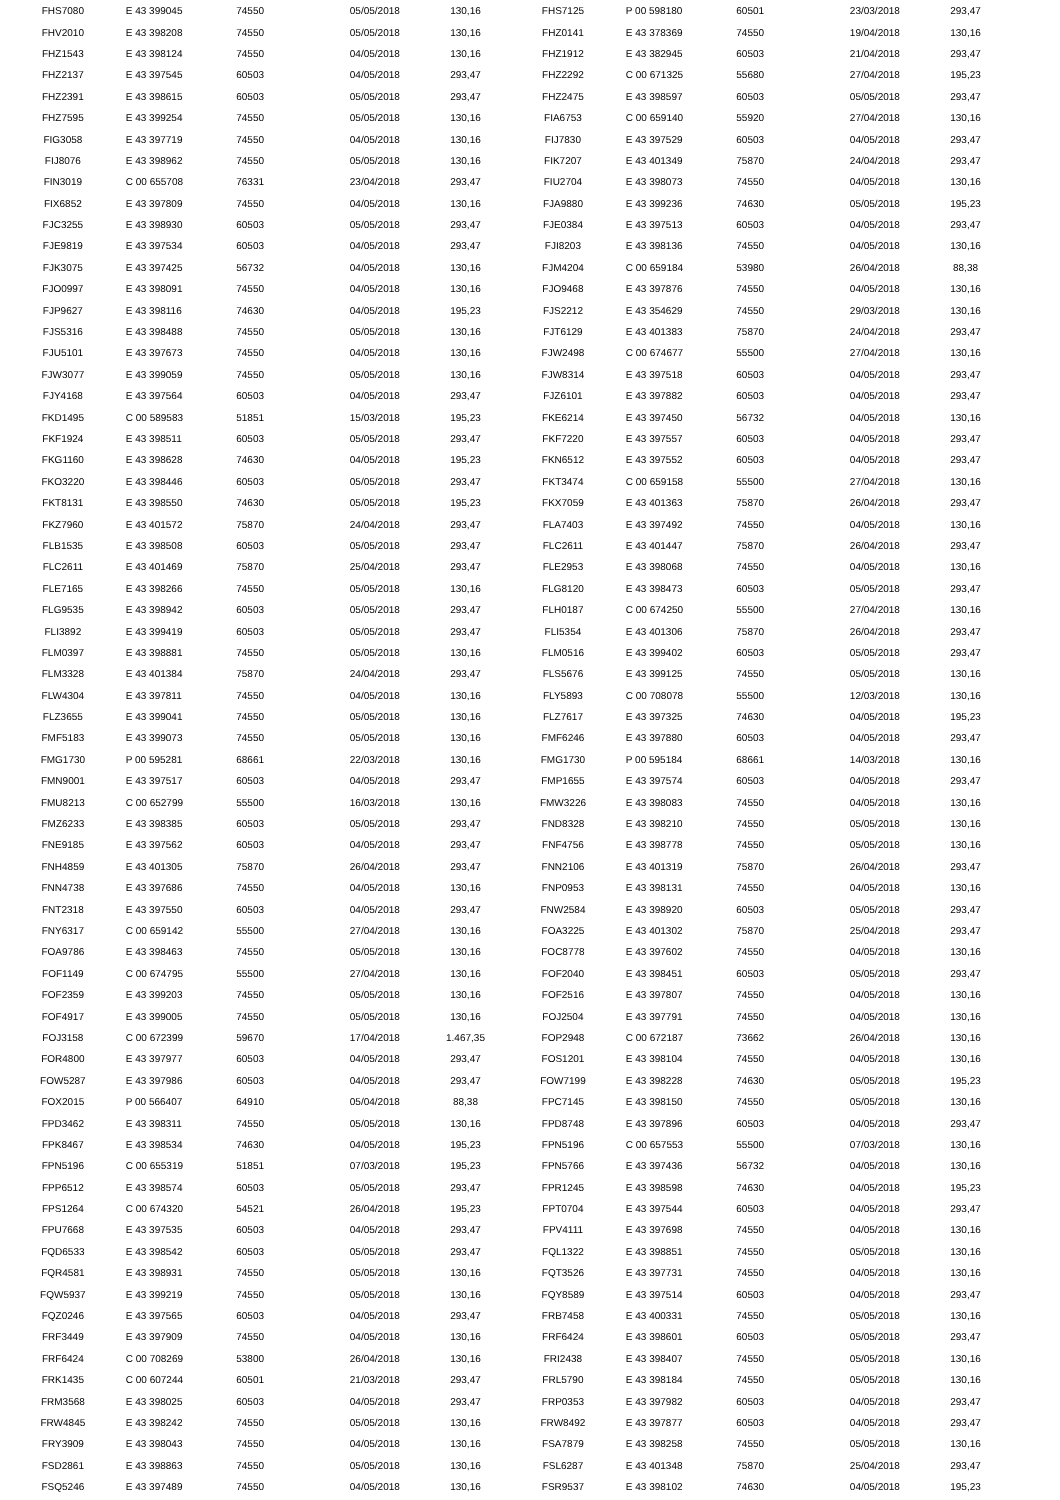| FHS7080 | E 43 399045 | 74550 | 05/05/2018 | 130,16 | FHS7125 | P 00 598180 | 60501 | 23/03/2018 | 293,47 |
| FHV2010 | E 43 398208 | 74550 | 05/05/2018 | 130,16 | FHZ0141 | E 43 378369 | 74550 | 19/04/2018 | 130,16 |
| FHZ1543 | E 43 398124 | 74550 | 04/05/2018 | 130,16 | FHZ1912 | E 43 382945 | 60503 | 21/04/2018 | 293,47 |
| FHZ2137 | E 43 397545 | 60503 | 04/05/2018 | 293,47 | FHZ2292 | C 00 671325 | 55680 | 27/04/2018 | 195,23 |
| FHZ2391 | E 43 398615 | 60503 | 05/05/2018 | 293,47 | FHZ2475 | E 43 398597 | 60503 | 05/05/2018 | 293,47 |
| FHZ7595 | E 43 399254 | 74550 | 05/05/2018 | 130,16 | FIA6753 | C 00 659140 | 55920 | 27/04/2018 | 130,16 |
| FIG3058 | E 43 397719 | 74550 | 04/05/2018 | 130,16 | FIJ7830 | E 43 397529 | 60503 | 04/05/2018 | 293,47 |
| FIJ8076 | E 43 398962 | 74550 | 05/05/2018 | 130,16 | FIK7207 | E 43 401349 | 75870 | 24/04/2018 | 293,47 |
| FIN3019 | C 00 655708 | 76331 | 23/04/2018 | 293,47 | FIU2704 | E 43 398073 | 74550 | 04/05/2018 | 130,16 |
| FIX6852 | E 43 397809 | 74550 | 04/05/2018 | 130,16 | FJA9880 | E 43 399236 | 74630 | 05/05/2018 | 195,23 |
| FJC3255 | E 43 398930 | 60503 | 05/05/2018 | 293,47 | FJE0384 | E 43 397513 | 60503 | 04/05/2018 | 293,47 |
| FJE9819 | E 43 397534 | 60503 | 04/05/2018 | 293,47 | FJI8203 | E 43 398136 | 74550 | 04/05/2018 | 130,16 |
| FJK3075 | E 43 397425 | 56732 | 04/05/2018 | 130,16 | FJM4204 | C 00 659184 | 53980 | 26/04/2018 | 88,38 |
| FJO0997 | E 43 398091 | 74550 | 04/05/2018 | 130,16 | FJO9468 | E 43 397876 | 74550 | 04/05/2018 | 130,16 |
| FJP9627 | E 43 398116 | 74630 | 04/05/2018 | 195,23 | FJS2212 | E 43 354629 | 74550 | 29/03/2018 | 130,16 |
| FJS5316 | E 43 398488 | 74550 | 05/05/2018 | 130,16 | FJT6129 | E 43 401383 | 75870 | 24/04/2018 | 293,47 |
| FJU5101 | E 43 397673 | 74550 | 04/05/2018 | 130,16 | FJW2498 | C 00 674677 | 55500 | 27/04/2018 | 130,16 |
| FJW3077 | E 43 399059 | 74550 | 05/05/2018 | 130,16 | FJW8314 | E 43 397518 | 60503 | 04/05/2018 | 293,47 |
| FJY4168 | E 43 397564 | 60503 | 04/05/2018 | 293,47 | FJZ6101 | E 43 397882 | 60503 | 04/05/2018 | 293,47 |
| FKD1495 | C 00 589583 | 51851 | 15/03/2018 | 195,23 | FKE6214 | E 43 397450 | 56732 | 04/05/2018 | 130,16 |
| FKF1924 | E 43 398511 | 60503 | 05/05/2018 | 293,47 | FKF7220 | E 43 397557 | 60503 | 04/05/2018 | 293,47 |
| FKG1160 | E 43 398628 | 74630 | 04/05/2018 | 195,23 | FKN6512 | E 43 397552 | 60503 | 04/05/2018 | 293,47 |
| FKO3220 | E 43 398446 | 60503 | 05/05/2018 | 293,47 | FKT3474 | C 00 659158 | 55500 | 27/04/2018 | 130,16 |
| FKT8131 | E 43 398550 | 74630 | 05/05/2018 | 195,23 | FKX7059 | E 43 401363 | 75870 | 26/04/2018 | 293,47 |
| FKZ7960 | E 43 401572 | 75870 | 24/04/2018 | 293,47 | FLA7403 | E 43 397492 | 74550 | 04/05/2018 | 130,16 |
| FLB1535 | E 43 398508 | 60503 | 05/05/2018 | 293,47 | FLC2611 | E 43 401447 | 75870 | 26/04/2018 | 293,47 |
| FLC2611 | E 43 401469 | 75870 | 25/04/2018 | 293,47 | FLE2953 | E 43 398068 | 74550 | 04/05/2018 | 130,16 |
| FLE7165 | E 43 398266 | 74550 | 05/05/2018 | 130,16 | FLG8120 | E 43 398473 | 60503 | 05/05/2018 | 293,47 |
| FLG9535 | E 43 398942 | 60503 | 05/05/2018 | 293,47 | FLH0187 | C 00 674250 | 55500 | 27/04/2018 | 130,16 |
| FLI3892 | E 43 399419 | 60503 | 05/05/2018 | 293,47 | FLI5354 | E 43 401306 | 75870 | 26/04/2018 | 293,47 |
| FLM0397 | E 43 398881 | 74550 | 05/05/2018 | 130,16 | FLM0516 | E 43 399402 | 60503 | 05/05/2018 | 293,47 |
| FLM3328 | E 43 401384 | 75870 | 24/04/2018 | 293,47 | FLS5676 | E 43 399125 | 74550 | 05/05/2018 | 130,16 |
| FLW4304 | E 43 397811 | 74550 | 04/05/2018 | 130,16 | FLY5893 | C 00 708078 | 55500 | 12/03/2018 | 130,16 |
| FLZ3655 | E 43 399041 | 74550 | 05/05/2018 | 130,16 | FLZ7617 | E 43 397325 | 74630 | 04/05/2018 | 195,23 |
| FMF5183 | E 43 399073 | 74550 | 05/05/2018 | 130,16 | FMF6246 | E 43 397880 | 60503 | 04/05/2018 | 293,47 |
| FMG1730 | P 00 595281 | 68661 | 22/03/2018 | 130,16 | FMG1730 | P 00 595184 | 68661 | 14/03/2018 | 130,16 |
| FMN9001 | E 43 397517 | 60503 | 04/05/2018 | 293,47 | FMP1655 | E 43 397574 | 60503 | 04/05/2018 | 293,47 |
| FMU8213 | C 00 652799 | 55500 | 16/03/2018 | 130,16 | FMW3226 | E 43 398083 | 74550 | 04/05/2018 | 130,16 |
| FMZ6233 | E 43 398385 | 60503 | 05/05/2018 | 293,47 | FND8328 | E 43 398210 | 74550 | 05/05/2018 | 130,16 |
| FNE9185 | E 43 397562 | 60503 | 04/05/2018 | 293,47 | FNF4756 | E 43 398778 | 74550 | 05/05/2018 | 130,16 |
| FNH4859 | E 43 401305 | 75870 | 26/04/2018 | 293,47 | FNN2106 | E 43 401319 | 75870 | 26/04/2018 | 293,47 |
| FNN4738 | E 43 397686 | 74550 | 04/05/2018 | 130,16 | FNP0953 | E 43 398131 | 74550 | 04/05/2018 | 130,16 |
| FNT2318 | E 43 397550 | 60503 | 04/05/2018 | 293,47 | FNW2584 | E 43 398920 | 60503 | 05/05/2018 | 293,47 |
| FNY6317 | C 00 659142 | 55500 | 27/04/2018 | 130,16 | FOA3225 | E 43 401302 | 75870 | 25/04/2018 | 293,47 |
| FOA9786 | E 43 398463 | 74550 | 05/05/2018 | 130,16 | FOC8778 | E 43 397602 | 74550 | 04/05/2018 | 130,16 |
| FOF1149 | C 00 674795 | 55500 | 27/04/2018 | 130,16 | FOF2040 | E 43 398451 | 60503 | 05/05/2018 | 293,47 |
| FOF2359 | E 43 399203 | 74550 | 05/05/2018 | 130,16 | FOF2516 | E 43 397807 | 74550 | 04/05/2018 | 130,16 |
| FOF4917 | E 43 399005 | 74550 | 05/05/2018 | 130,16 | FOJ2504 | E 43 397791 | 74550 | 04/05/2018 | 130,16 |
| FOJ3158 | C 00 672399 | 59670 | 17/04/2018 | 1.467,35 | FOP2948 | C 00 672187 | 73662 | 26/04/2018 | 130,16 |
| FOR4800 | E 43 397977 | 60503 | 04/05/2018 | 293,47 | FOS1201 | E 43 398104 | 74550 | 04/05/2018 | 130,16 |
| FOW5287 | E 43 397986 | 60503 | 04/05/2018 | 293,47 | FOW7199 | E 43 398228 | 74630 | 05/05/2018 | 195,23 |
| FOX2015 | P 00 566407 | 64910 | 05/04/2018 | 88,38 | FPC7145 | E 43 398150 | 74550 | 05/05/2018 | 130,16 |
| FPD3462 | E 43 398311 | 74550 | 05/05/2018 | 130,16 | FPD8748 | E 43 397896 | 60503 | 04/05/2018 | 293,47 |
| FPK8467 | E 43 398534 | 74630 | 04/05/2018 | 195,23 | FPN5196 | C 00 657553 | 55500 | 07/03/2018 | 130,16 |
| FPN5196 | C 00 655319 | 51851 | 07/03/2018 | 195,23 | FPN5766 | E 43 397436 | 56732 | 04/05/2018 | 130,16 |
| FPP6512 | E 43 398574 | 60503 | 05/05/2018 | 293,47 | FPR1245 | E 43 398598 | 74630 | 04/05/2018 | 195,23 |
| FPS1264 | C 00 674320 | 54521 | 26/04/2018 | 195,23 | FPT0704 | E 43 397544 | 60503 | 04/05/2018 | 293,47 |
| FPU7668 | E 43 397535 | 60503 | 04/05/2018 | 293,47 | FPV4111 | E 43 397698 | 74550 | 04/05/2018 | 130,16 |
| FQD6533 | E 43 398542 | 60503 | 05/05/2018 | 293,47 | FQL1322 | E 43 398851 | 74550 | 05/05/2018 | 130,16 |
| FQR4581 | E 43 398931 | 74550 | 05/05/2018 | 130,16 | FQT3526 | E 43 397731 | 74550 | 04/05/2018 | 130,16 |
| FQW5937 | E 43 399219 | 74550 | 05/05/2018 | 130,16 | FQY8589 | E 43 397514 | 60503 | 04/05/2018 | 293,47 |
| FQZ0246 | E 43 397565 | 60503 | 04/05/2018 | 293,47 | FRB7458 | E 43 400331 | 74550 | 05/05/2018 | 130,16 |
| FRF3449 | E 43 397909 | 74550 | 04/05/2018 | 130,16 | FRF6424 | E 43 398601 | 60503 | 05/05/2018 | 293,47 |
| FRF6424 | C 00 708269 | 53800 | 26/04/2018 | 130,16 | FRI2438 | E 43 398407 | 74550 | 05/05/2018 | 130,16 |
| FRK1435 | C 00 607244 | 60501 | 21/03/2018 | 293,47 | FRL5790 | E 43 398184 | 74550 | 05/05/2018 | 130,16 |
| FRM3568 | E 43 398025 | 60503 | 04/05/2018 | 293,47 | FRP0353 | E 43 397982 | 60503 | 04/05/2018 | 293,47 |
| FRW4845 | E 43 398242 | 74550 | 05/05/2018 | 130,16 | FRW8492 | E 43 397877 | 60503 | 04/05/2018 | 293,47 |
| FRY3909 | E 43 398043 | 74550 | 04/05/2018 | 130,16 | FSA7879 | E 43 398258 | 74550 | 05/05/2018 | 130,16 |
| FSD2861 | E 43 398863 | 74550 | 05/05/2018 | 130,16 | FSL6287 | E 43 401348 | 75870 | 25/04/2018 | 293,47 |
| FSQ5246 | E 43 397489 | 74550 | 04/05/2018 | 130,16 | FSR9537 | E 43 398102 | 74630 | 04/05/2018 | 195,23 |